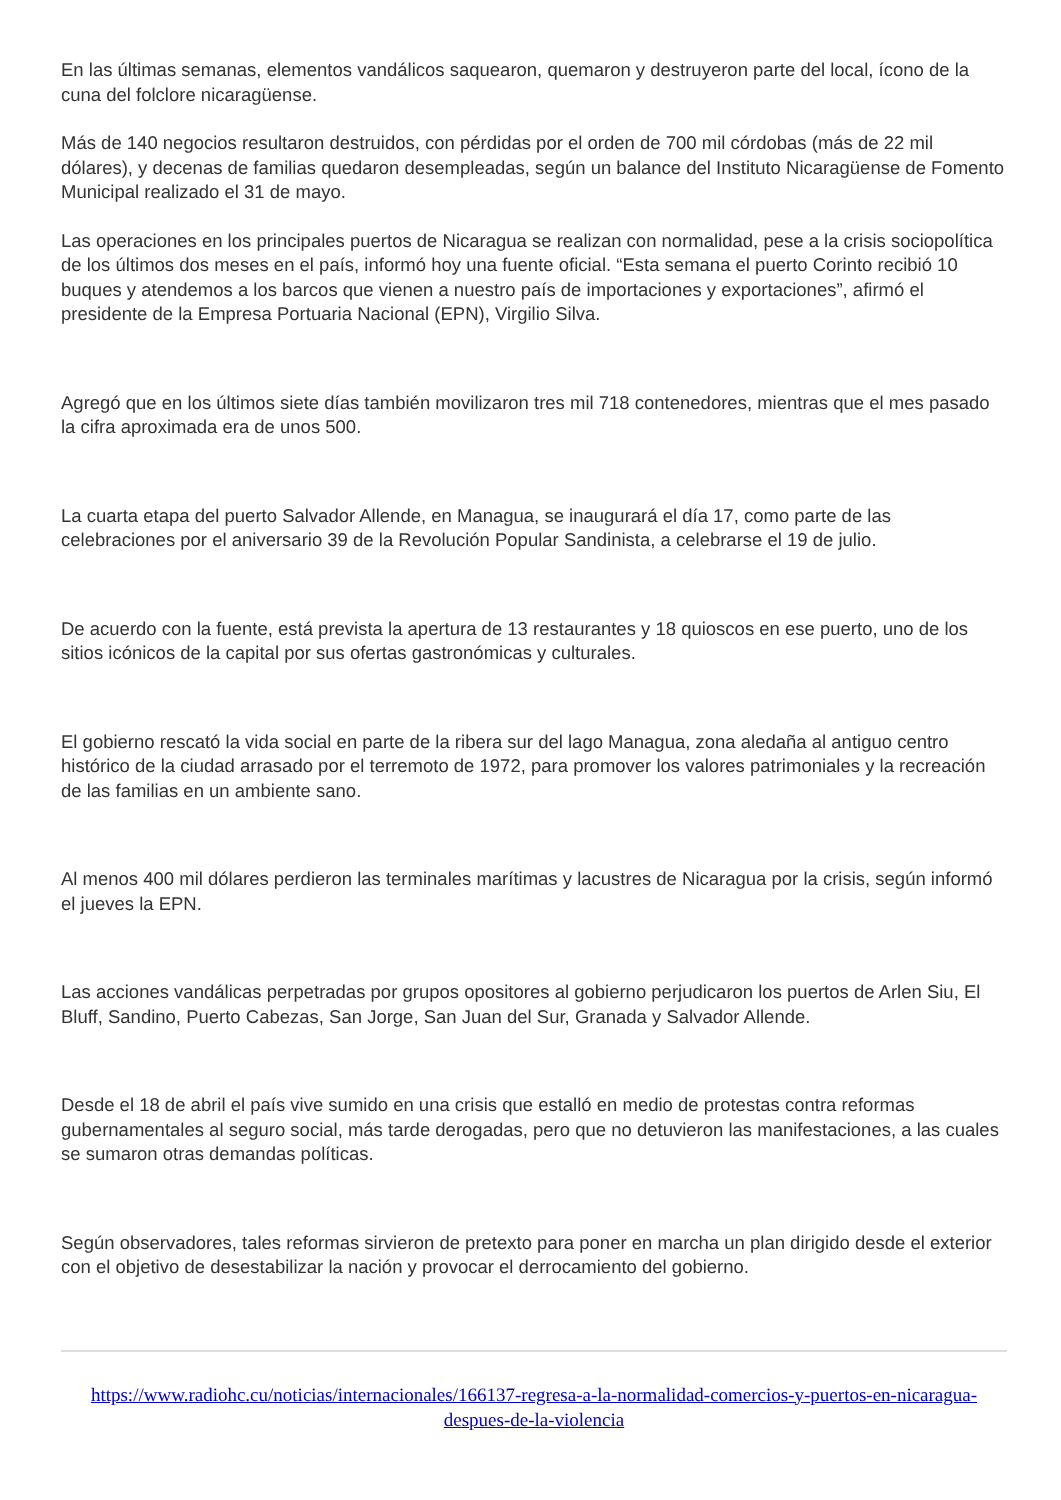En las últimas semanas, elementos vandálicos saquearon, quemaron y destruyeron parte del local, ícono de la cuna del folclore nicaragüense.
Más de 140 negocios resultaron destruidos, con pérdidas por el orden de 700 mil córdobas (más de 22 mil dólares), y decenas de familias quedaron desempleadas, según un balance del Instituto Nicaragüense de Fomento Municipal realizado el 31 de mayo.
Las operaciones en los principales puertos de Nicaragua se realizan con normalidad, pese a la crisis sociopolítica de los últimos dos meses en el país, informó hoy una fuente oficial. “Esta semana el puerto Corinto recibió 10 buques y atendemos a los barcos que vienen a nuestro país de importaciones y exportaciones”, afirmó el presidente de la Empresa Portuaria Nacional (EPN), Virgilio Silva.
Agregó que en los últimos siete días también movilizaron tres mil 718 contenedores, mientras que el mes pasado la cifra aproximada era de unos 500.
La cuarta etapa del puerto Salvador Allende, en Managua, se inaugurará el día 17, como parte de las celebraciones por el aniversario 39 de la Revolución Popular Sandinista, a celebrarse el 19 de julio.
De acuerdo con la fuente, está prevista la apertura de 13 restaurantes y 18 quioscos en ese puerto, uno de los sitios icónicos de la capital por sus ofertas gastronómicas y culturales.
El gobierno rescató la vida social en parte de la ribera sur del lago Managua, zona aledaña al antiguo centro histórico de la ciudad arrasado por el terremoto de 1972, para promover los valores patrimoniales y la recreación de las familias en un ambiente sano.
Al menos 400 mil dólares perdieron las terminales marítimas y lacustres de Nicaragua por la crisis, según informó el jueves la EPN.
Las acciones vandálicas perpetradas por grupos opositores al gobierno perjudicaron los puertos de Arlen Siu, El Bluff, Sandino, Puerto Cabezas, San Jorge, San Juan del Sur, Granada y Salvador Allende.
Desde el 18 de abril el país vive sumido en una crisis que estalló en medio de protestas contra reformas gubernamentales al seguro social, más tarde derogadas, pero que no detuvieron las manifestaciones, a las cuales se sumaron otras demandas políticas.
Según observadores, tales reformas sirvieron de pretexto para poner en marcha un plan dirigido desde el exterior con el objetivo de desestabilizar la nación y provocar el derrocamiento del gobierno.
https://www.radiohc.cu/noticias/internacionales/166137-regresa-a-la-normalidad-comercios-y-puertos-en-nicaragua-despues-de-la-violencia